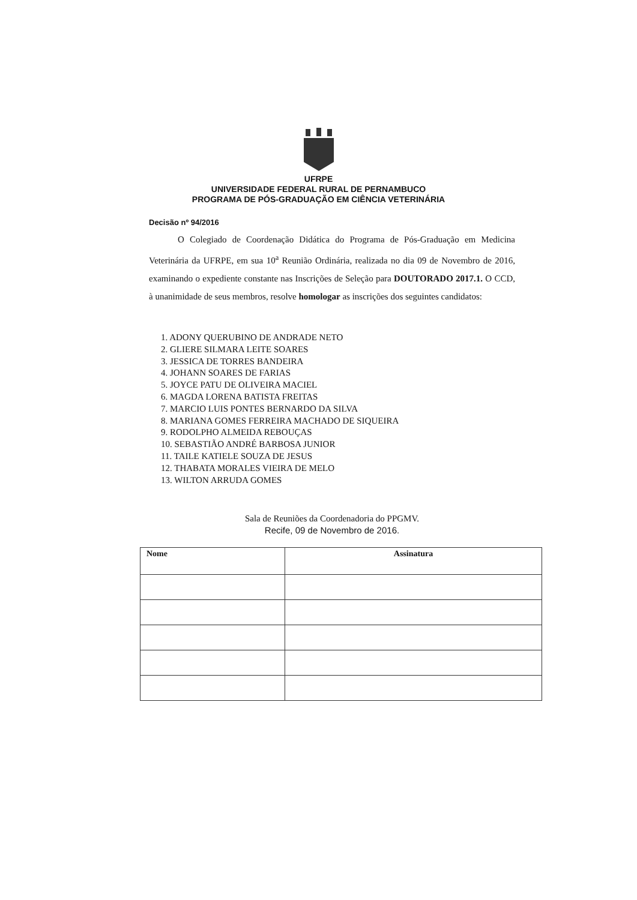UFRPE
UNIVERSIDADE FEDERAL RURAL DE PERNAMBUCO
PROGRAMA DE PÓS-GRADUAÇÃO EM CIÊNCIA VETERINÁRIA
Decisão nº 94/2016
O Colegiado de Coordenação Didática do Programa de Pós-Graduação em Medicina Veterinária da UFRPE, em sua 10<sup>a</sup> Reunião Ordinária, realizada no dia 09 de Novembro de 2016, examinando o expediente constante nas Inscrições de Seleção para DOUTORADO 2017.1. O CCD, à unanimidade de seus membros, resolve homologar as inscrições dos seguintes candidatos:
1. ADONY QUERUBINO DE ANDRADE NETO
2. GLIERE SILMARA LEITE SOARES
3. JESSICA DE TORRES BANDEIRA
4. JOHANN SOARES DE FARIAS
5. JOYCE PATU DE OLIVEIRA MACIEL
6. MAGDA LORENA BATISTA FREITAS
7. MARCIO LUIS PONTES BERNARDO DA SILVA
8. MARIANA GOMES FERREIRA MACHADO DE SIQUEIRA
9. RODOLPHO ALMEIDA REBOUÇAS
10. SEBASTIÃO ANDRÉ BARBOSA JUNIOR
11. TAILE KATIELE SOUZA DE JESUS
12. THABATA MORALES VIEIRA DE MELO
13. WILTON ARRUDA GOMES
Sala de Reuniões da Coordenadoria do PPGMV.
Recife, 09 de Novembro de 2016.
| Nome | Assinatura |
| --- | --- |